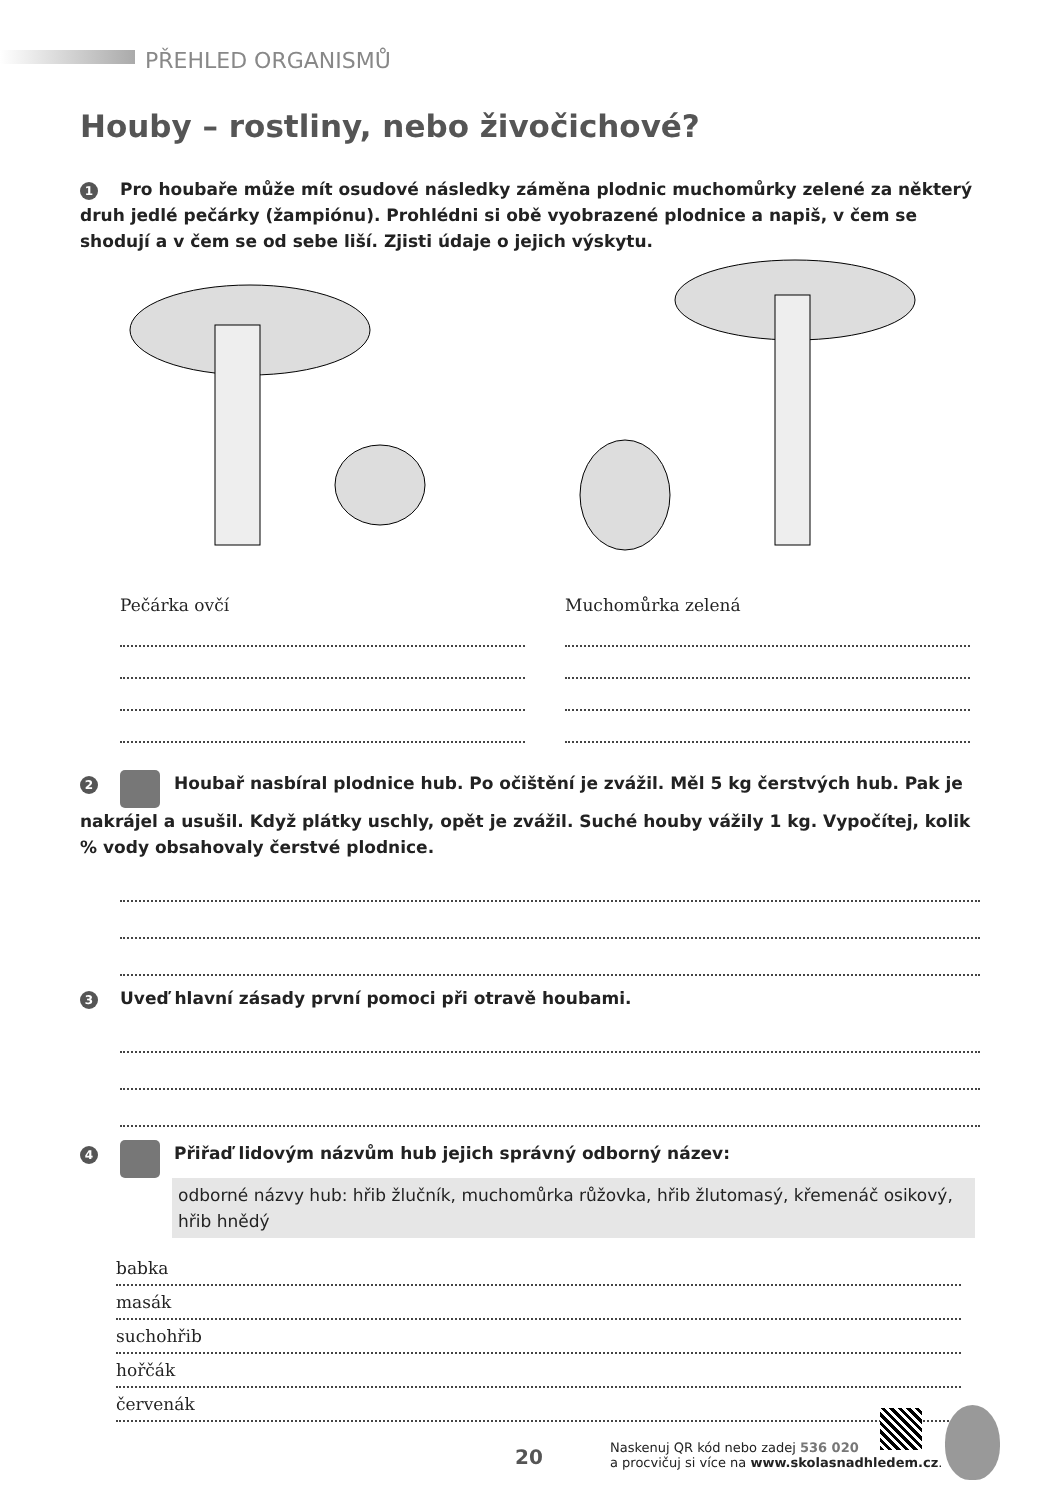PŘEHLED ORGANISMŮ
Houby – rostliny, nebo živočichové?
1 Pro houbaře může mít osudové následky záměna plodnic muchomůrky zelené za některý druh jedlé pečárky (žampiónu). Prohlédni si obě vyobrazené plodnice a napiš, v čem se shodují a v čem se od sebe liší. Zjisti údaje o jejich výskytu.
Pečárka ovčí Muchomůrka zelená
2 Houbař nasbíral plodnice hub. Po očištění je zvážil. Měl 5 kg čerstvých hub. Pak je nakrájel a usušil. Když plátky uschly, opět je zvážil. Suché houby vážily 1 kg. Vypočítej, kolik % vody obsahovaly čerstvé plodnice.
3 Uveď hlavní zásady první pomoci při otravě houbami.
4 Přiřaď lidovým názvům hub jejich správný odborný název:
odborné názvy hub: hřib žlučník, muchomůrka růžovka, hřib žlutomasý, křemenáč osikový, hřib hnědý
babka
masák
suchohřib
hořčák
červenák
20
Naskenuj QR kód nebo zadej 536 020
a procvičuj si více na www.skolasnadhledem.cz.